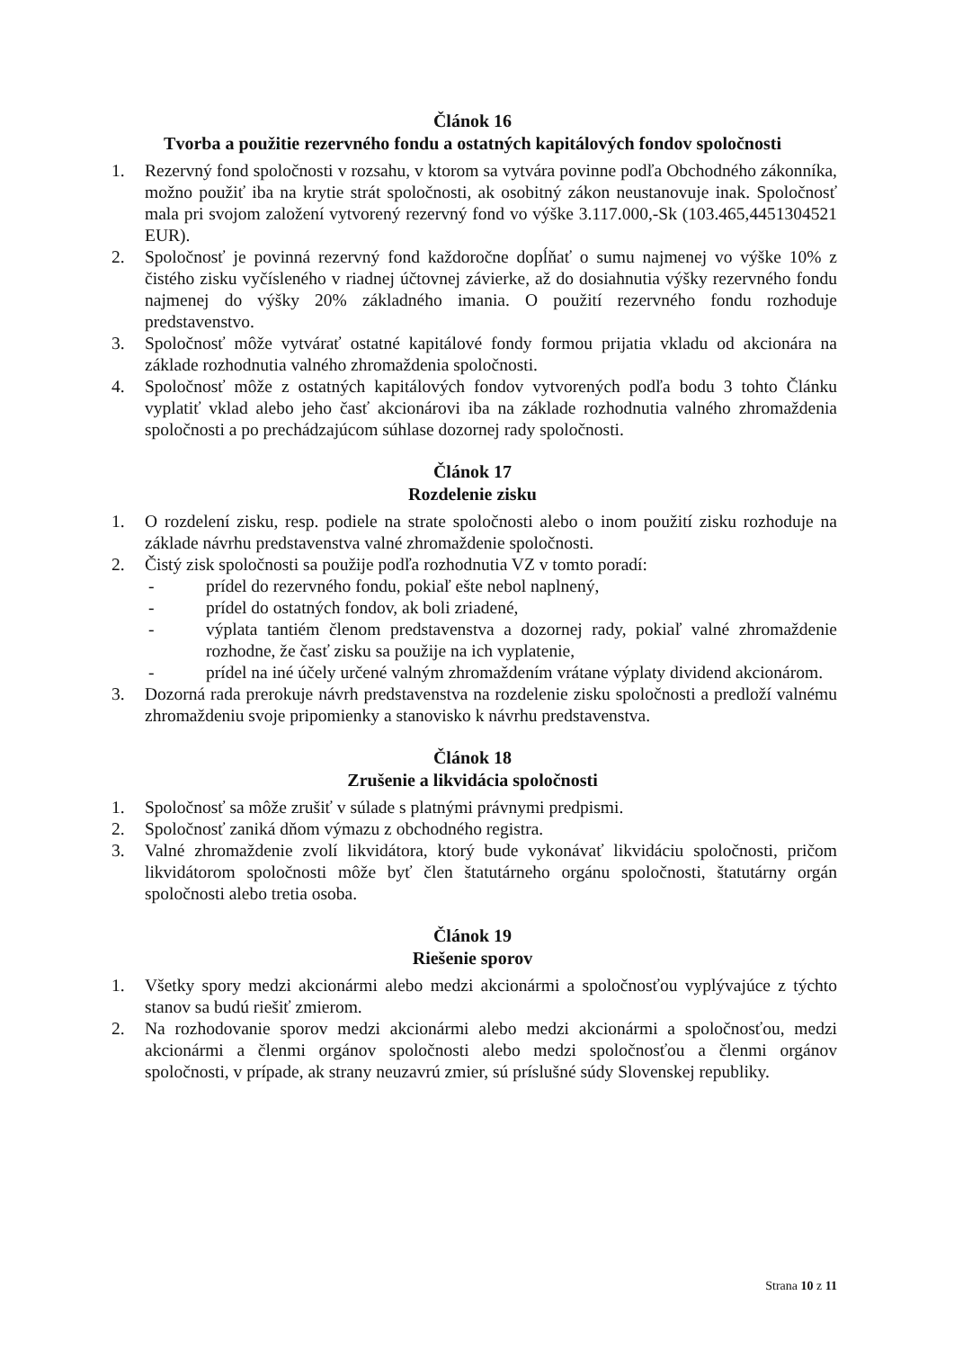Článok 16
Tvorba a použitie rezervného fondu a ostatných kapitálových fondov spoločnosti
1. Rezervný fond spoločnosti v rozsahu, v ktorom sa vytvára povinne podľa Obchodného zákonníka, možno použiť iba na krytie strát spoločnosti, ak osobitný zákon neustanovuje inak. Spoločnosť mala pri svojom založení vytvorený rezervný fond vo výške 3.117.000,-Sk (103.465,4451304521 EUR).
2. Spoločnosť je povinná rezervný fond každoročne dopĺňať o sumu najmenej vo výške 10% z čistého zisku vyčísleného v riadnej účtovnej závierke, až do dosiahnutia výšky rezervného fondu najmenej do výšky 20% základného imania. O použití rezervného fondu rozhoduje predstavenstvo.
3. Spoločnosť môže vytvárať ostatné kapitálové fondy formou prijatia vkladu od akcionára na základe rozhodnutia valného zhromaždenia spoločnosti.
4. Spoločnosť môže z ostatných kapitálových fondov vytvorených podľa bodu 3 tohto Článku vyplatiť vklad alebo jeho časť akcionárovi iba na základe rozhodnutia valného zhromaždenia spoločnosti a po prechádzajúcom súhlase dozornej rady spoločnosti.
Článok 17
Rozdelenie zisku
1. O rozdelení zisku, resp. podiele na strate spoločnosti alebo o inom použití zisku rozhoduje na základe návrhu predstavenstva valné zhromaždenie spoločnosti.
2. Čistý zisk spoločnosti sa použije podľa rozhodnutia VZ v tomto poradí:
- prídel do rezervného fondu, pokiaľ ešte nebol naplnený,
- prídel do ostatných fondov, ak boli zriadené,
- výplata tantiém členom predstavenstva a dozornej rady, pokiaľ valné zhromaždenie rozhodne, že časť zisku sa použije na ich vyplatenie,
- prídel na iné účely určené valným zhromaždením vrátane výplaty dividend akcionárom.
3. Dozorná rada prerokuje návrh predstavenstva na rozdelenie zisku spoločnosti a predloží valnému zhromaždeniu svoje pripomienky a stanovisko k návrhu predstavenstva.
Článok 18
Zrušenie a likvidácia spoločnosti
1. Spoločnosť sa môže zrušiť v súlade s platnými právnymi predpismi.
2. Spoločnosť zaniká dňom výmazu z obchodného registra.
3. Valné zhromaždenie zvolí likvidátora, ktorý bude vykonávať likvidáciu spoločnosti, pričom likvidátorom spoločnosti môže byť člen štatutárneho orgánu spoločnosti, štatutárny orgán spoločnosti alebo tretia osoba.
Článok 19
Riešenie sporov
1. Všetky spory medzi akcionármi alebo medzi akcionármi a spoločnosťou vyplývajúce z týchto stanov sa budú riešiť zmierom.
2. Na rozhodovanie sporov medzi akcionármi alebo medzi akcionármi a spoločnosťou, medzi akcionármi a členmi orgánov spoločnosti alebo medzi spoločnosťou a členmi orgánov spoločnosti, v prípade, ak strany neuzavrú zmier, sú príslušné súdy Slovenskej republiky.
Strana 10 z 11